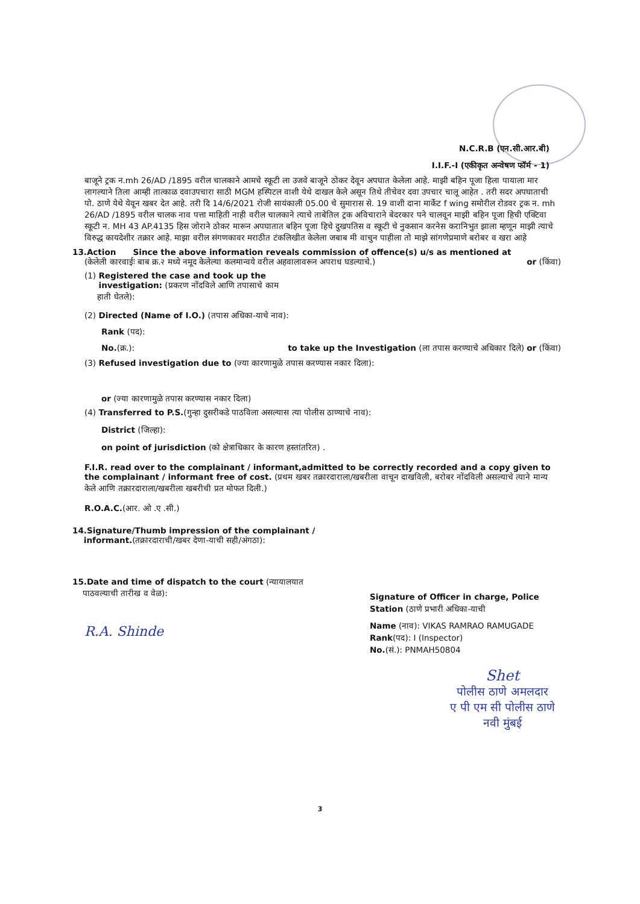N.C.R.B (एन.सी.आर.बी)
I.I.F.-I (एकीकृत अन्वेषण फॉर्म - 1)
बाजूने ट्रक न.mh 26/AD /1895 वरील चालकाने आमचे स्कूटी ला उजवे बाजूने ठोकर देवून अपघात केलेला आहे. माझी बहिन पूजा हिला पायाला मार लागल्याने तिला आम्ही तात्काळ दवाउपचारा साठी MGM हस्पिटल वाशी येथे दाखल केले असून तिथे तीचेवर दवा उपचार चालू आहेत . तरी सदर अपघाताची पो. ठाणे येथे येवून खबर देत आहे. तरी दि 14/6/2021 रोजी सायंकाली 05.00 चे सुमारास से. 19 वाशी दाना मार्केट f wing समोरील रोडवर ट्रक न. mh 26/AD /1895 वरील चालक नाव पत्ता माहिती नाही वरील चालकाने त्याचे ताबेतिल ट्रक अविचाराने बेदरकार पने चालवून माझी बहिन पूजा हिची एक्टिवा स्कूटी न. MH 43 AP.4135 हिस जोराने ठोकर मारून अपघातात बहिन पूजा हिचे दुखपतिस व स्कूटी चे नुकसान करनेस करानिभुत झाला म्हणून माझी त्याचे विरुद्ध कायदेशीर तक्रार आहे. माझा वरील संगणकावर मराठीत टंकलिखीत केलेला जबाब मी वाचुन पाहीला तो माझे सांगणेप्रमाणे बरोबर व खरा आहे
13.Action Since the above information reveals commission of offence(s) u/s as mentioned at
(केलेली कारवाईः बाब क्र.२ मध्ये नमूद केलेल्या कलमान्वये वरील अहवालावरून अपराध घडल्याचे.)
or (किंवा)
(1) Registered the case and took up the
investigation: (प्रकरण नोंदविले आणि तपासाचे काम
हाती घेतले):
(2) Directed (Name of I.O.) (तपास अधिका-याचे नाव):
Rank (पद):
No.(क्र.): to take up the Investigation (ला तपास करण्याचे अधिकार दिले) or (किंवा)
(3) Refused investigation due to (ज्या कारणामुळे तपास करण्यास नकार दिला):
or (ज्या कारणामुळे तपास करण्यास नकार दिला)
(4) Transferred to P.S.(गुन्हा दुसरीकडे पाठविला असल्यास त्या पोलीस ठाण्याचे नाव):
District (जिल्हा):
on point of jurisdiction (को क्षेत्राधिकार के कारण हस्तांतरित) .
F.I.R. read over to the complainant / informant,admitted to be correctly recorded and a copy given to the complainant / informant free of cost. (प्रथम खबर तक्रारदाराला/खबरीला वाचून दाखविली, बरोबर नोंदविली असल्याचे त्याने मान्य केले आणि तक्रारदाराला/खबरीला खबरीची प्रत मोफत दिली.)
R.O.A.C.(आर. ओ .ए .सी.)
14.Signature/Thumb impression of the complainant /
informant.(तक्रारदाराची/खबर देणा-याची सही/अंगठा):
15.Date and time of dispatch to the court (न्यायालयात
पाठवल्याची तारीख व वेळ):
R.A. Shinde
Signature of Officer in charge, Police Station (ठाणे प्रभारी अधिका-याची
Name (नाव): VIKAS RAMRAO RAMUGADE
Rank(पद): I (Inspector)
No.(सं.): PNMAH50804
Shet
पोलीस ठाणे अमलदार
ए पी एम सी पोलीस ठाणे
नवी मुंबई
3